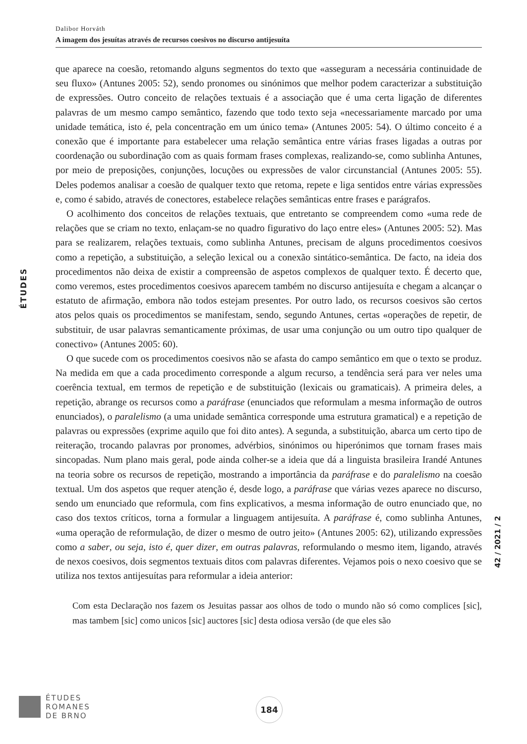Dalibor Horváth
A imagem dos jesuítas através de recursos coesivos no discurso antijesuíta
ÉTUDES
que aparece na coesão, retomando alguns segmentos do texto que «asseguram a necessária continuidade de seu fluxo» (Antunes 2005: 52), sendo pronomes ou sinónimos que melhor podem caracterizar a substituição de expressões. Outro conceito de relações textuais é a associação que é uma certa ligação de diferentes palavras de um mesmo campo semântico, fazendo que todo texto seja «necessariamente marcado por uma unidade temática, isto é, pela concentração em um único tema» (Antunes 2005: 54). O último conceito é a conexão que é importante para estabelecer uma relação semântica entre várias frases ligadas a outras por coordenação ou subordinação com as quais formam frases complexas, realizando-se, como sublinha Antunes, por meio de preposições, conjunções, locuções ou expressões de valor circunstancial (Antunes 2005: 55). Deles podemos analisar a coesão de qualquer texto que retoma, repete e liga sentidos entre várias expressões e, como é sabido, através de conectores, estabelece relações semânticas entre frases e parágrafos.
O acolhimento dos conceitos de relações textuais, que entretanto se compreendem como «uma rede de relações que se criam no texto, enlaçam-se no quadro figurativo do laço entre eles» (Antunes 2005: 52). Mas para se realizarem, relações textuais, como sublinha Antunes, precisam de alguns procedimentos coesivos como a repetição, a substituição, a seleção lexical ou a conexão sintático-semântica. De facto, na ideia dos procedimentos não deixa de existir a compreensão de aspetos complexos de qualquer texto. É decerto que, como veremos, estes procedimentos coesivos aparecem também no discurso antijesuíta e chegam a alcançar o estatuto de afirmação, embora não todos estejam presentes. Por outro lado, os recursos coesivos são certos atos pelos quais os procedimentos se manifestam, sendo, segundo Antunes, certas «operações de repetir, de substituir, de usar palavras semanticamente próximas, de usar uma conjunção ou um outro tipo qualquer de conectivo» (Antunes 2005: 60).
O que sucede com os procedimentos coesivos não se afasta do campo semântico em que o texto se produz. Na medida em que a cada procedimento corresponde a algum recurso, a tendência será para ver neles uma coerência textual, em termos de repetição e de substituição (lexicais ou gramaticais). A primeira deles, a repetição, abrange os recursos como a paráfrase (enunciados que reformulam a mesma informação de outros enunciados), o paralelismo (a uma unidade semântica corresponde uma estrutura gramatical) e a repetição de palavras ou expressões (exprime aquilo que foi dito antes). A segunda, a substituição, abarca um certo tipo de reiteração, trocando palavras por pronomes, advérbios, sinónimos ou hiperónimos que tornam frases mais sincopadas. Num plano mais geral, pode ainda colher-se a ideia que dá a linguista brasileira Irandé Antunes na teoria sobre os recursos de repetição, mostrando a importância da paráfrase e do paralelismo na coesão textual. Um dos aspetos que requer atenção é, desde logo, a paráfrase que várias vezes aparece no discurso, sendo um enunciado que reformula, com fins explicativos, a mesma informação de outro enunciado que, no caso dos textos críticos, torna a formular a linguagem antijesuíta. A paráfrase é, como sublinha Antunes, «uma operação de reformulação, de dizer o mesmo de outro jeito» (Antunes 2005: 62), utilizando expressões como a saber, ou seja, isto é, quer dizer, em outras palavras, reformulando o mesmo item, ligando, através de nexos coesivos, dois segmentos textuais ditos com palavras diferentes. Vejamos pois o nexo coesivo que se utiliza nos textos antijesuítas para reformular a ideia anterior:
Com esta Declaração nos fazem os Jesuitas passar aos olhos de todo o mundo não só como complices [sic], mas tambem [sic] como unicos [sic] auctores [sic] desta odiosa versão (de que eles são
42 / 2021 / 2
ÉTUDES
ROMANES
DE BRNO
184